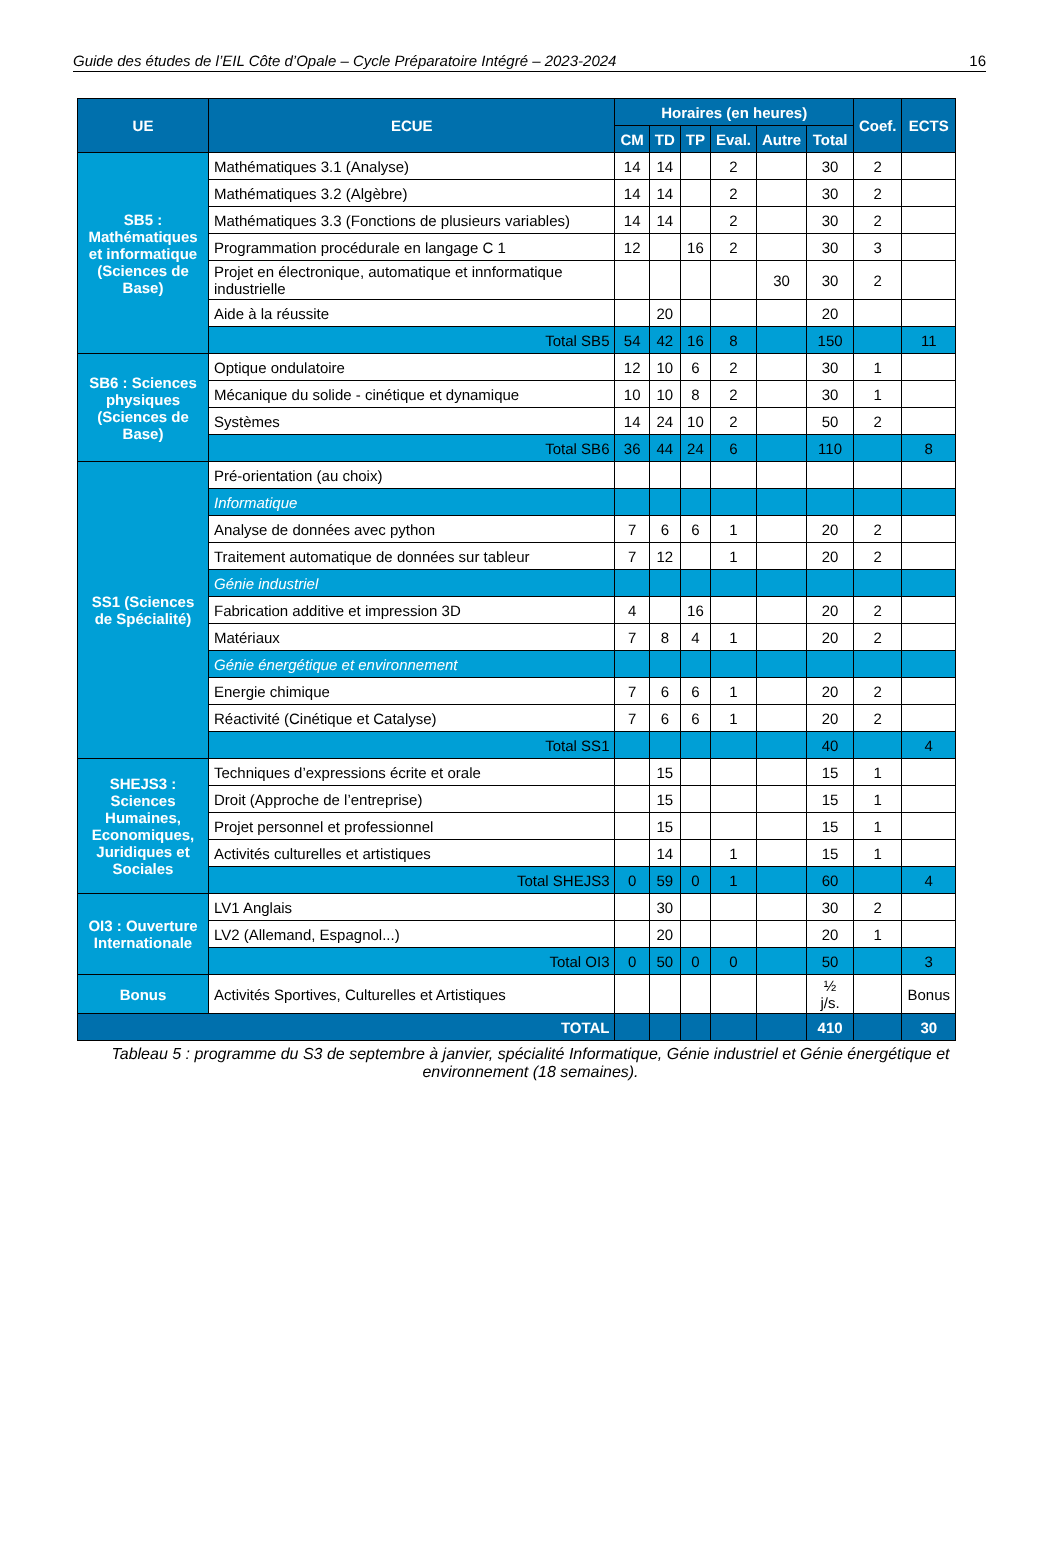Guide des études de l’EIL Côte d’Opale – Cycle Préparatoire Intégré – 2023-2024 16
| UE | ECUE | Horaires (en heures) | | | | | | Coef. | ECTS |
| --- | --- | --- | --- | --- | --- | --- | --- | --- | --- |
| | | CM | TD | TP | Eval. | Autre | Total | | |
| SB5 : Mathématiques et informatique (Sciences de Base) | Mathématiques 3.1 (Analyse) | 14 | 14 | | 2 | | 30 | 2 | |
| | Mathématiques 3.2 (Algèbre) | 14 | 14 | | 2 | | 30 | 2 | |
| | Mathématiques 3.3 (Fonctions de plusieurs variables) | 14 | 14 | | 2 | | 30 | 2 | |
| | Programmation procédurale en langage C 1 | 12 | | 16 | 2 | | 30 | 3 | |
| | Projet en électronique, automatique et innformatique industrielle | | | | | 30 | 30 | 2 | |
| | Aide à la réussite | | 20 | | | | 20 | | |
| | Total SB5 | 54 | 42 | 16 | 8 | | 150 | | 11 |
| SB6 : Sciences physiques (Sciences de Base) | Optique ondulatoire | 12 | 10 | 6 | 2 | | 30 | 1 | |
| | Mécanique du solide - cinétique et dynamique | 10 | 10 | 8 | 2 | | 30 | 1 | |
| | Systèmes | 14 | 24 | 10 | 2 | | 50 | 2 | |
| | Total SB6 | 36 | 44 | 24 | 6 | | 110 | | 8 |
| SS1 (Sciences de Spécialité) | Pré-orientation (au choix) | | | | | | | | |
| | Informatique | | | | | | | | |
| | Analyse de données avec python | 7 | 6 | 6 | 1 | | 20 | 2 | |
| | Traitement automatique de données sur tableur | 7 | 12 | | 1 | | 20 | 2 | |
| | Génie industriel | | | | | | | | |
| | Fabrication additive et impression 3D | 4 | | 16 | | | 20 | 2 | |
| | Matériaux | 7 | 8 | 4 | 1 | | 20 | 2 | |
| | Génie énergétique et environnement | | | | | | | | |
| | Energie chimique | 7 | 6 | 6 | 1 | | 20 | 2 | |
| | Réactivité (Cinétique et Catalyse) | 7 | 6 | 6 | 1 | | 20 | 2 | |
| | Total SS1 | | | | | | 40 | | 4 |
| SHEJS3 : Sciences Humaines, Economiques, Juridiques et Sociales | Techniques d’expressions écrite et orale | | 15 | | | | 15 | 1 | |
| | Droit (Approche de l’entreprise) | | 15 | | | | 15 | 1 | |
| | Projet personnel et professionnel | | 15 | | | | 15 | 1 | |
| | Activités culturelles et artistiques | | 14 | | 1 | | 15 | 1 | |
| | Total SHEJS3 | 0 | 59 | 0 | 1 | | 60 | | 4 |
| OI3 : Ouverture Internationale | LV1 Anglais | | 30 | | | | 30 | 2 | |
| | LV2 (Allemand, Espagnol...) | | 20 | | | | 20 | 1 | |
| | Total OI3 | 0 | 50 | 0 | 0 | | 50 | | 3 |
| Bonus | Activités Sportives, Culturelles et Artistiques | | | | | | ½ j/s. | | Bonus |
| TOTAL | | | | | | | 410 | | 30 |
Tableau 5 : programme du S3 de septembre à janvier, spécialité Informatique, Génie industriel et Génie énergétique et environnement (18 semaines).